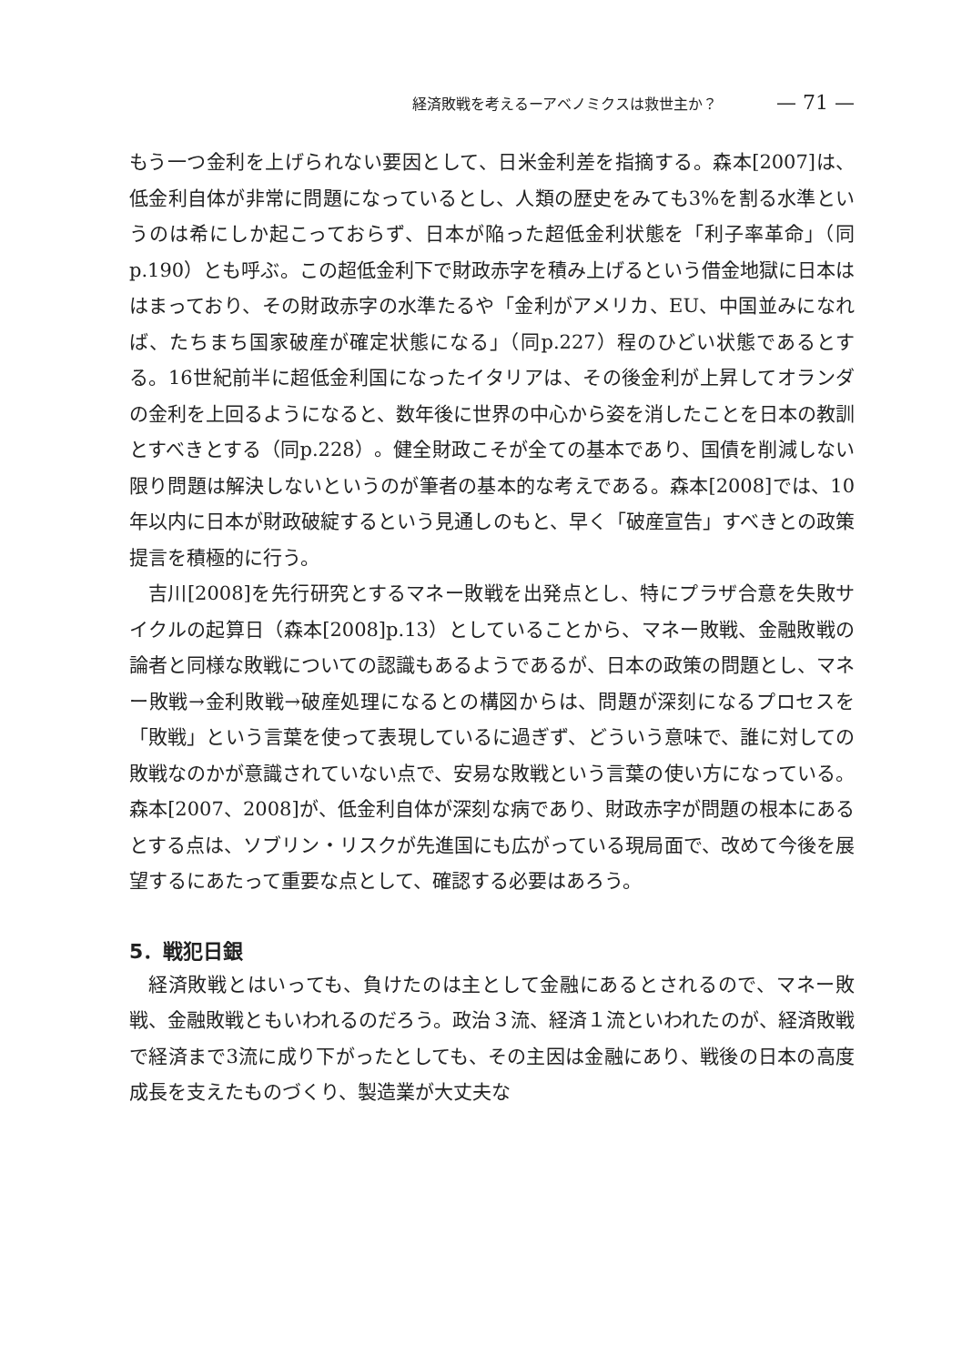経済敗戦を考えるーアベノミクスは救世主か？ — 71 —
もう一つ金利を上げられない要因として、日米金利差を指摘する。森本[2007]は、低金利自体が非常に問題になっているとし、人類の歴史をみても3%を割る水準というのは希にしか起こっておらず、日本が陥った超低金利状態を「利子率革命」（同p.190）とも呼ぶ。この超低金利下で財政赤字を積み上げるという借金地獄に日本ははまっており、その財政赤字の水準たるや「金利がアメリカ、EU、中国並みになれば、たちまち国家破産が確定状態になる」（同p.227）程のひどい状態であるとする。16世紀前半に超低金利国になったイタリアは、その後金利が上昇してオランダの金利を上回るようになると、数年後に世界の中心から姿を消したことを日本の教訓とすべきとする（同p.228）。健全財政こそが全ての基本であり、国債を削減しない限り問題は解決しないというのが筆者の基本的な考えである。森本[2008]では、10年以内に日本が財政破綻するという見通しのもと、早く「破産宣告」すべきとの政策提言を積極的に行う。
吉川[2008]を先行研究とするマネー敗戦を出発点とし、特にプラザ合意を失敗サイクルの起算日（森本[2008]p.13）としていることから、マネー敗戦、金融敗戦の論者と同様な敗戦についての認識もあるようであるが、日本の政策の問題とし、マネー敗戦→金利敗戦→破産処理になるとの構図からは、問題が深刻になるプロセスを「敗戦」という言葉を使って表現しているに過ぎず、どういう意味で、誰に対しての敗戦なのかが意識されていない点で、安易な敗戦という言葉の使い方になっている。森本[2007、2008]が、低金利自体が深刻な病であり、財政赤字が問題の根本にあるとする点は、ソブリン・リスクが先進国にも広がっている現局面で、改めて今後を展望するにあたって重要な点として、確認する必要はあろう。
5．戦犯日銀
経済敗戦とはいっても、負けたのは主として金融にあるとされるので、マネー敗戦、金融敗戦ともいわれるのだろう。政治３流、経済１流といわれたのが、経済敗戦で経済まで3流に成り下がったとしても、その主因は金融にあり、戦後の日本の高度成長を支えたものづくり、製造業が大丈夫な